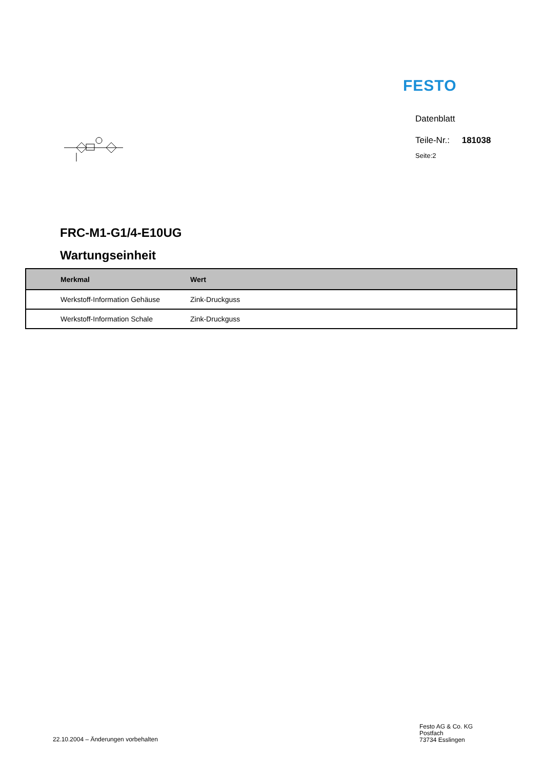FESTO
Datenblatt
Teile-Nr.: 181038
Seite:2
FRC-M1-G1/4-E10UG
Wartungseinheit
| Merkmal | Wert |
| --- | --- |
| Werkstoff-Information Gehäuse | Zink-Druckguss |
| Werkstoff-Information Schale | Zink-Druckguss |
22.10.2004 – Änderungen vorbehalten
Festo AG & Co. KG
Postfach
73734 Esslingen